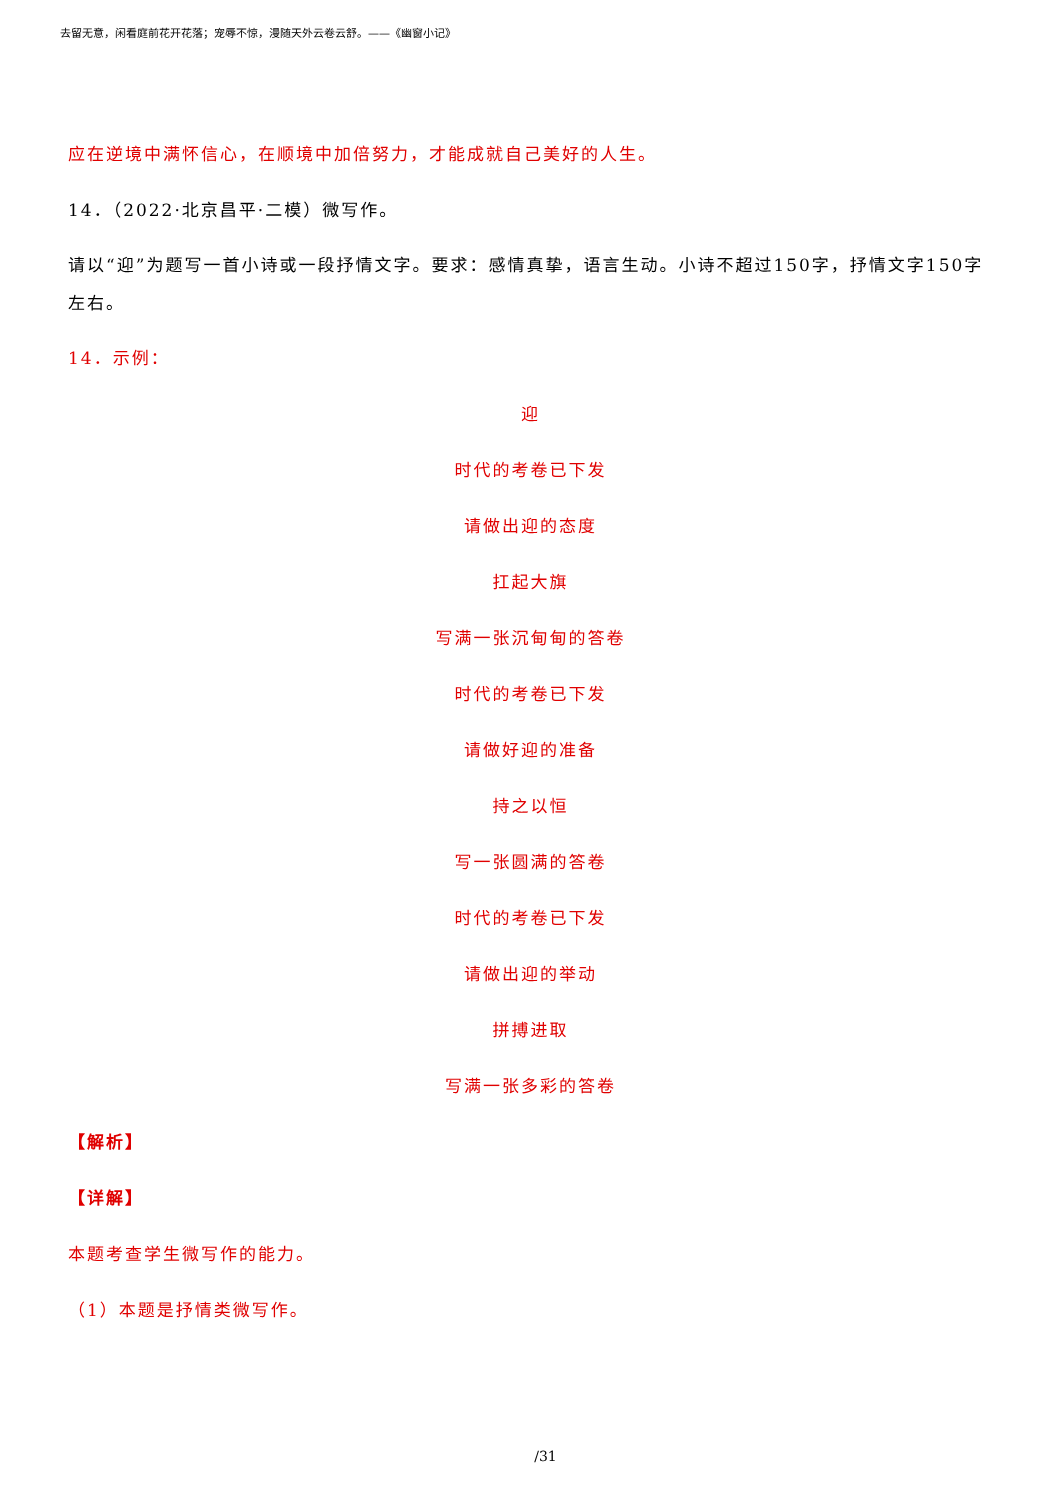去留无意，闲看庭前花开花落；宠辱不惊，漫随天外云卷云舒。——《幽窗小记》
应在逆境中满怀信心，在顺境中加倍努力，才能成就自己美好的人生。
14．（2022·北京昌平·二模）微写作。
请以“迎”为题写一首小诗或一段抒情文字。要求：感情真挚，语言生动。小诗不超过150字，抒情文字150字左右。
14．示例：
迎
时代的考卷已下发
请做出迎的态度
扛起大旗
写满一张沉甸甸的答卷
时代的考卷已下发
请做好迎的准备
持之以恒
写一张圆满的答卷
时代的考卷已下发
请做出迎的举动
拼搏进取
写满一张多彩的答卷
【解析】
【详解】
本题考查学生微写作的能力。
（1）本题是抒情类微写作。
/31